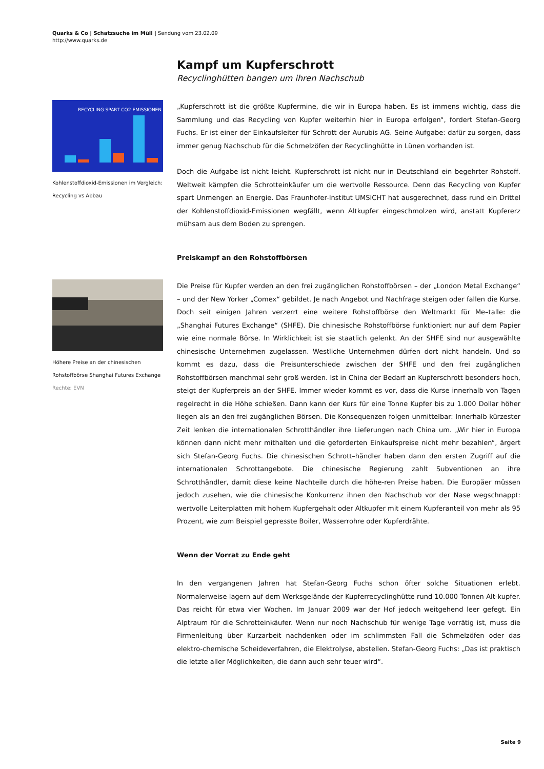Quarks & Co | Schatzsuche im Müll | Sendung vom 23.02.09
http://www.quarks.de
Kampf um Kupferschrott
Recyclinghütten bangen um ihren Nachschub
RECYCLING SPART CO2-EMISSIONEN
Kohlenstoffdioxid-Emissionen im Vergleich: Recycling vs Abbau
„Kupferschrott ist die größte Kupfermine, die wir in Europa haben. Es ist immens wichtig, dass die Sammlung und das Recycling von Kupfer weiterhin hier in Europa erfolgen“, fordert Stefan-Georg Fuchs. Er ist einer der Einkaufsleiter für Schrott der Aurubis AG. Seine Aufgabe: dafür zu sorgen, dass immer genug Nachschub für die Schmelzöfen der Recyclinghütte in Lünen vorhanden ist.
Doch die Aufgabe ist nicht leicht. Kupferschrott ist nicht nur in Deutschland ein begehrter Rohstoff. Weltweit kämpfen die Schrotteinkäufer um die wertvolle Ressource. Denn das Recycling von Kupfer spart Unmengen an Energie. Das Fraunhofer-Institut UMSICHT hat ausgerechnet, dass rund ein Drittel der Kohlenstoffdioxid-Emissionen wegfällt, wenn Altkupfer eingeschmolzen wird, anstatt Kupfererz mühsam aus dem Boden zu sprengen.
Preiskampf an den Rohstoffbörsen
Höhere Preise an der chinesischen Rohstoffbörse Shanghai Futures Exchange
Rechte: EVN
Die Preise für Kupfer werden an den frei zugänglichen Rohstoffbörsen – der „London Metal Exchange“ – und der New Yorker „Comex“ gebildet. Je nach Angebot und Nachfrage steigen oder fallen die Kurse. Doch seit einigen Jahren verzerrt eine weitere Rohstoffbörse den Weltmarkt für Me–talle: die „Shanghai Futures Exchange“ (SHFE). Die chinesische Rohstoffbörse funktioniert nur auf dem Papier wie eine normale Börse. In Wirklichkeit ist sie staatlich gelenkt. An der SHFE sind nur ausgewählte chinesische Unternehmen zugelassen. Westliche Unternehmen dürfen dort nicht handeln. Und so kommt es dazu, dass die Preisunterschiede zwischen der SHFE und den frei zugänglichen Rohstoffbörsen manchmal sehr groß werden. Ist in China der Bedarf an Kupferschrott besonders hoch, steigt der Kupferpreis an der SHFE. Immer wieder kommt es vor, dass die Kurse innerhalb von Tagen regelrecht in die Höhe schießen. Dann kann der Kurs für eine Tonne Kupfer bis zu 1.000 Dollar höher liegen als an den frei zugänglichen Börsen. Die Konsequenzen folgen unmittelbar: Innerhalb kürzester Zeit lenken die internationalen Schrotthändler ihre Lieferungen nach China um. „Wir hier in Europa können dann nicht mehr mithalten und die geforderten Einkaufspreise nicht mehr bezahlen“, ärgert sich Stefan-Georg Fuchs. Die chinesischen Schrott–händler haben dann den ersten Zugriff auf die internationalen Schrottangebote. Die chinesische Regierung zahlt Subventionen an ihre Schrotthändler, damit diese keine Nachteile durch die höhe-ren Preise haben. Die Europäer müssen jedoch zusehen, wie die chinesische Konkurrenz ihnen den Nachschub vor der Nase wegschnappt: wertvolle Leiterplatten mit hohem Kupfergehalt oder Altkupfer mit einem Kupferanteil von mehr als 95 Prozent, wie zum Beispiel gepresste Boiler, Wasserrohre oder Kupferdrähte.
Wenn der Vorrat zu Ende geht
In den vergangenen Jahren hat Stefan-Georg Fuchs schon öfter solche Situationen erlebt. Normalerweise lagern auf dem Werksgelände der Kupferrecyclinghütte rund 10.000 Tonnen Alt-kupfer. Das reicht für etwa vier Wochen. Im Januar 2009 war der Hof jedoch weitgehend leer gefegt. Ein Alptraum für die Schrotteinkäufer. Wenn nur noch Nachschub für wenige Tage vorrätig ist, muss die Firmenleitung über Kurzarbeit nachdenken oder im schlimmsten Fall die Schmelzöfen oder das elektro-chemische Scheideverfahren, die Elektrolyse, abstellen. Stefan-Georg Fuchs: „Das ist praktisch die letzte aller Möglichkeiten, die dann auch sehr teuer wird“.
Seite 9